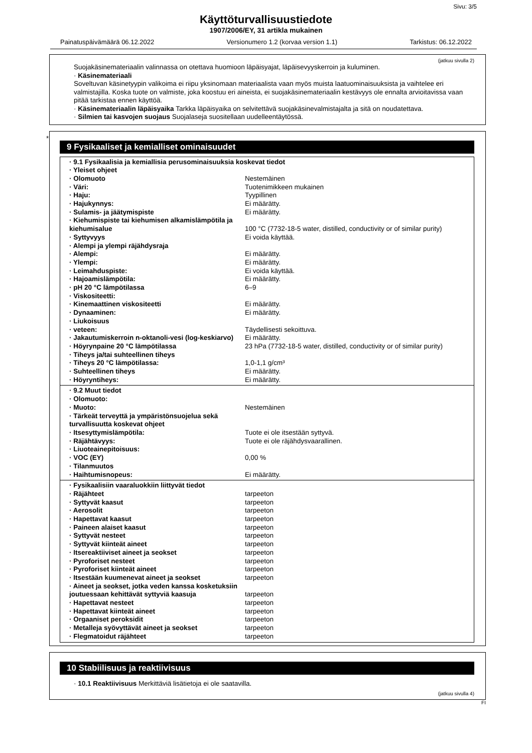Sivu: 3/5
Käyttöturvallisuustiedote
1907/2006/EY, 31 artikla mukainen
Painatuspäivämäärä 06.12.2022 Versionumero 1.2 (korvaa version 1.1) Tarkistus: 06.12.2022
(jatkuu sivulla 2)
Suojakäsinemateriaalin valinnassa on otettava huomioon läpäisyajat, läpäisevyyskerroin ja kuluminen.
· Käsinemateriaali
Soveltuvan käsinetyypin valikoima ei riipu yksinomaan materiaalista vaan myös muista laatuominaisuuksista ja vaihtelee eri valmistajilla. Koska tuote on valmiste, joka koostuu eri aineista, ei suojakäsinemateriaalin kestävyys ole ennalta arvioitavissa vaan pitää tarkistaa ennen käyttöä.
· Käsinemateriaalin läpäisyaika Tarkka läpäisyaika on selvitettävä suojakäsinevalmistajalta ja sitä on noudatettava.
· Silmien tai kasvojen suojaus Suojalaseja suositellaan uudelleentäytössä.
*
9 Fysikaaliset ja kemialliset ominaisuudet
| · 9.1 Fysikaalisia ja kemiallisia perusominaisuuksia koskevat tiedot | |
| · Yleiset ohjeet | |
| · Olomuoto | Nestemäinen |
| · Väri: | Tuotenimikkeen mukainen |
| · Haju: | Tyypillinen |
| · Hajukynnys: | Ei määrätty. |
| · Sulamis- ja jäätymispiste | Ei määrätty. |
| · Kiehumispiste tai kiehumisen alkamislämpötila ja kiehumisalue | 100 °C (7732-18-5 water, distilled, conductivity or of similar purity) |
| · Syttyvyys | Ei voida käyttää. |
| · Alempi ja ylempi räjähdysraja | |
| · Alempi: | Ei määrätty. |
| · Ylempi: | Ei määrätty. |
| · Leimahduspiste: | Ei voida käyttää. |
| · Hajoamislämpötila: | Ei määrätty. |
| · pH 20 °C lämpötilassa | 6–9 |
| · Viskositeetti: | |
| · Kinemaattinen viskositeetti | Ei määrätty. |
| · Dynaaminen: | Ei määrätty. |
| · Liukoisuus | |
| · veteen: | Täydellisesti sekoittuva. |
| · Jakautumiskerroin n-oktanoli-vesi (log-keskiarvo) | Ei määrätty. |
| · Höyrynpaine 20 °C lämpötilassa | 23 hPa (7732-18-5 water, distilled, conductivity or of similar purity) |
| · Tiheys ja/tai suhteellinen tiheys | |
| · Tiheys 20 °C lämpötilassa: | 1,0-1,1 g/cm³ |
| · Suhteellinen tiheys | Ei määrätty. |
| · Höyryntiheys: | Ei määrätty. |
| · 9.2 Muut tiedot | |
| · Olomuoto: | |
| · Muoto: | Nestemäinen |
| · Tärkeät terveyttä ja ympäristönsuojelua sekä turvallisuutta koskevat ohjeet | |
| · Itsesyttymislämpötila: | Tuote ei ole itsestään syttyvä. |
| · Räjähtävyys: | Tuote ei ole räjähdysvaarallinen. |
| · Liuoteainepitoisuus: | |
| · VOC (EY) | 0,00 % |
| · Tilanmuutos | |
| · Haihtumisnopeus: | Ei määrätty. |
| · Fysikaalisiin vaaraluokkiin liittyvät tiedot | |
| · Räjähteet | tarpeeton |
| · Syttyvät kaasut | tarpeeton |
| · Aerosolit | tarpeeton |
| · Hapettavat kaasut | tarpeeton |
| · Paineen alaiset kaasut | tarpeeton |
| · Syttyvät nesteet | tarpeeton |
| · Syttyvät kiinteät aineet | tarpeeton |
| · Itsereaktiiviset aineet ja seokset | tarpeeton |
| · Pyroforiset nesteet | tarpeeton |
| · Pyroforiset kiinteät aineet | tarpeeton |
| · Itsestään kuumenevat aineet ja seokset | tarpeeton |
| · Aineet ja seokset, jotka veden kanssa kosketuksiin joutuessaan kehittävät syttyviä kaasuja | tarpeeton |
| · Hapettavat nesteet | tarpeeton |
| · Hapettavat kiinteät aineet | tarpeeton |
| · Orgaaniset peroksidit | tarpeeton |
| · Metalleja syövyttävät aineet ja seokset | tarpeeton |
| · Flegmatoidut räjähteet | tarpeeton |
10 Stabiilisuus ja reaktiivisuus
· 10.1 Reaktiivisuus Merkittäviä lisätietoja ei ole saatavilla.
(jatkuu sivulla 4)
FI